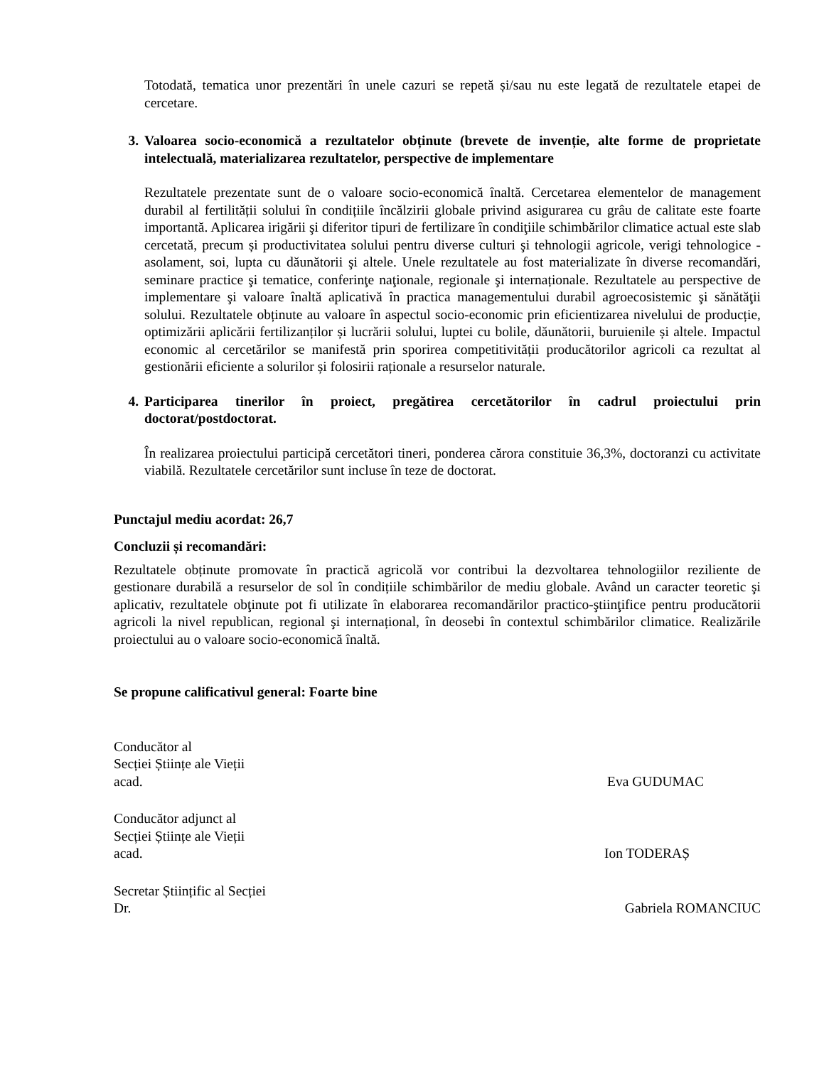Totodată, tematica unor prezentări în unele cazuri se repetă și/sau nu este legată de rezultatele etapei de cercetare.
3. Valoarea socio-economică a rezultatelor obținute (brevete de invenție, alte forme de proprietate intelectuală, materializarea rezultatelor, perspective de implementare
Rezultatele prezentate sunt de o valoare socio-economică înaltă. Cercetarea elementelor de management durabil al fertilității solului în condițiile încălzirii globale privind asigurarea cu grâu de calitate este foarte importantă. Aplicarea irigării şi diferitor tipuri de fertilizare în condiţiile schimbărilor climatice actual este slab cercetată, precum și productivitatea solului pentru diverse culturi şi tehnologii agricole, verigi tehnologice - asolament, soi, lupta cu dăunătorii şi altele. Unele rezultatele au fost materializate în diverse recomandări, seminare practice şi tematice, conferinţe naţionale, regionale şi internaționale. Rezultatele au perspective de implementare şi valoare înaltă aplicativă în practica managementului durabil agroecosistemic şi sănătăţii solului. Rezultatele obținute au valoare în aspectul socio-economic prin eficientizarea nivelului de producție, optimizării aplicării fertilizanților și lucrării solului, luptei cu bolile, dăunătorii, buruienile și altele. Impactul economic al cercetărilor se manifestă prin sporirea competitivității producătorilor agricoli ca rezultat al gestionării eficiente a solurilor și folosirii raționale a resurselor naturale.
4. Participarea tinerilor în proiect, pregătirea cercetătorilor în cadrul proiectului prin doctorat/postdoctorat.
În realizarea proiectului participă cercetători tineri, ponderea cărora constituie 36,3%, doctoranzi cu activitate viabilă. Rezultatele cercetărilor sunt incluse în teze de doctorat.
Punctajul mediu acordat: 26,7
Concluzii și recomandări:
Rezultatele obținute promovate în practică agricolă vor contribui la dezvoltarea tehnologiilor reziliente de gestionare durabilă a resurselor de sol în condițiile schimbărilor de mediu globale. Având un caracter teoretic şi aplicativ, rezultatele obţinute pot fi utilizate în elaborarea recomandărilor practico-ştiinţifice pentru producătorii agricoli la nivel republican, regional şi internațional, în deosebi în contextul schimbărilor climatice. Realizările proiectului au o valoare socio-economică înaltă.
Se propune calificativul general: Foarte bine
Conducător al
Secției Științe ale Vieții
acad.
Eva GUDUMAC
Conducător adjunct al
Secției Științe ale Vieții
acad.
Ion TODERAȘ
Secretar Științific al Secției
Dr.
Gabriela ROMANCIUC